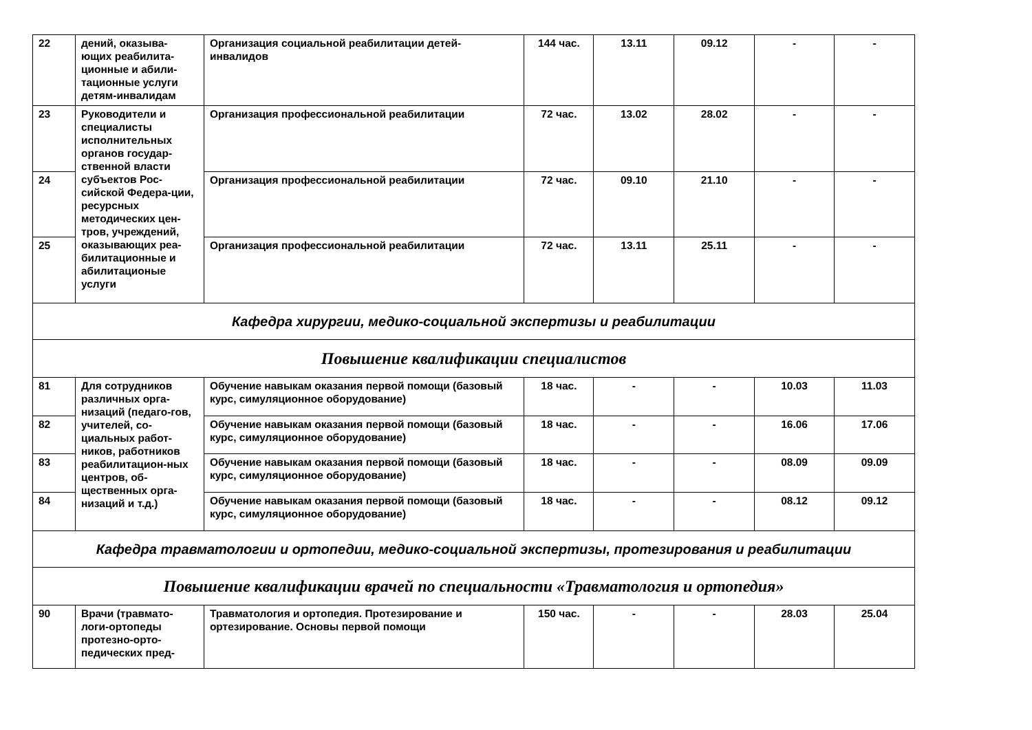| 22 | дений, оказыва-ющих реабилита-ционные и абили-тационные услуги детям-инвалидам | Организация социальной реабилитации детей-инвалидов | 144 час. | 13.11 | 09.12 | - | - |
| 23 | Руководители и специалисты исполнительных органов государ-ственной власти субъектов Рос-сийской Федера-ции, ресурсных методических цен-тров, учреждений, оказывающих реа-билитационные и абилитационые услуги | Организация профессиональной реабилитации | 72 час. | 13.02 | 28.02 | - | - |
| 24 | | Организация профессиональной реабилитации | 72 час. | 09.10 | 21.10 | - | - |
| 25 | | Организация профессиональной реабилитации | 72 час. | 13.11 | 25.11 | - | - |
| Кафедра хирургии, медико-социальной экспертизы и реабилитации | | | | | | | |
| Повышение квалификации специалистов | | | | | | | |
| 81 | Для сотрудников различных орга-низаций (педаго-гов, учителей, со-циальных работ-ников, работников реабилитацион-ных центров, об-щественных орга-низаций и т.д.) | Обучение навыкам оказания первой помощи (базовый курс, симуляционное оборудование) | 18 час. | - | - | 10.03 | 11.03 |
| 82 | | Обучение навыкам оказания первой помощи (базовый курс, симуляционное оборудование) | 18 час. | - | - | 16.06 | 17.06 |
| 83 | | Обучение навыкам оказания первой помощи (базовый курс, симуляционное оборудование) | 18 час. | - | - | 08.09 | 09.09 |
| 84 | | Обучение навыкам оказания первой помощи (базовый курс, симуляционное оборудование) | 18 час. | - | - | 08.12 | 09.12 |
| Кафедра травматологии и ортопедии, медико-социальной экспертизы, протезирования и реабилитации | | | | | | | |
| Повышение квалификации врачей по специальности «Травматология и ортопедия» | | | | | | | |
| 90 | Врачи (травмато-логи-ортопеды протезно-орто-педических пред- | Травматология и ортопедия. Протезирование и ортезирование. Основы первой помощи | 150 час. | - | - | 28.03 | 25.04 |